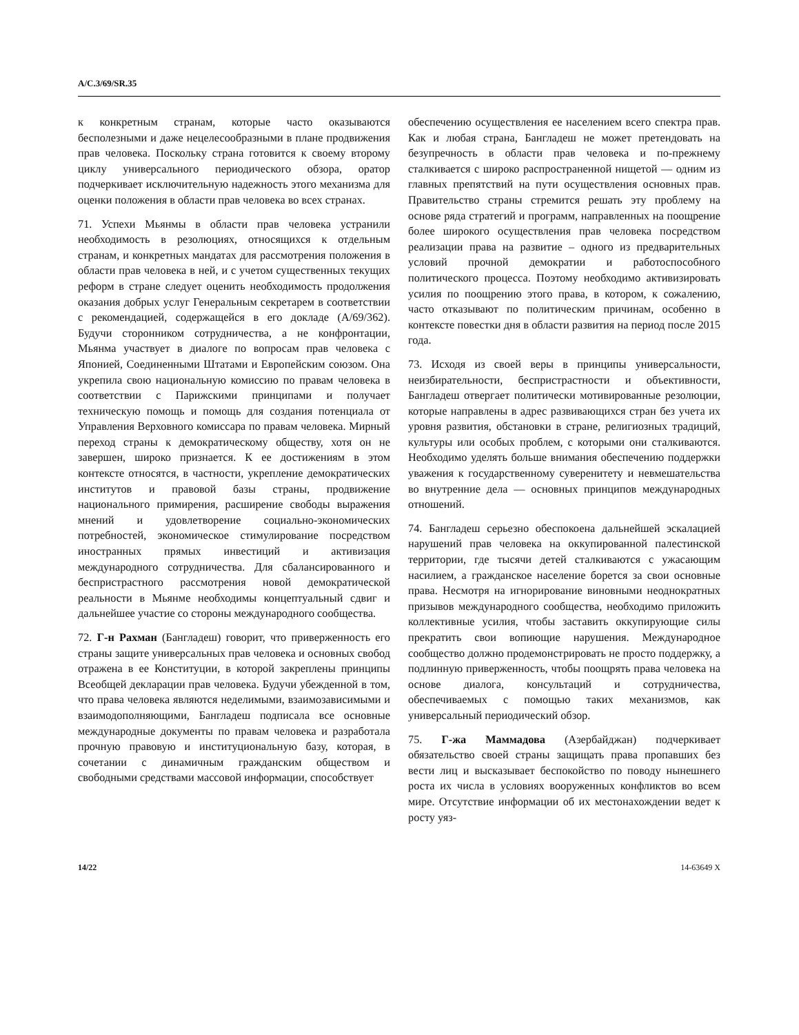A/C.3/69/SR.35
к конкретным странам, которые часто оказываются бесполезными и даже нецелесообразными в плане продвижения прав человека. Поскольку страна готовится к своему второму циклу универсального периодического обзора, оратор подчеркивает исключительную надежность этого механизма для оценки положения в области прав человека во всех странах.
71. Успехи Мьянмы в области прав человека устранили необходимость в резолюциях, относящихся к отдельным странам, и конкретных мандатах для рассмотрения положения в области прав человека в ней, и с учетом существенных текущих реформ в стране следует оценить необходимость продолжения оказания добрых услуг Генеральным секретарем в соответствии с рекомендацией, содержащейся в его докладе (A/69/362). Будучи сторонником сотрудничества, а не конфронтации, Мьянма участвует в диалоге по вопросам прав человека с Японией, Соединенными Штатами и Европейским союзом. Она укрепила свою национальную комиссию по правам человека в соответствии с Парижскими принципами и получает техническую помощь и помощь для создания потенциала от Управления Верховного комиссара по правам человека. Мирный переход страны к демократическому обществу, хотя он не завершен, широко признается. К ее достижениям в этом контексте относятся, в частности, укрепление демократических институтов и правовой базы страны, продвижение национального примирения, расширение свободы выражения мнений и удовлетворение социально-экономических потребностей, экономическое стимулирование посредством иностранных прямых инвестиций и активизация международного сотрудничества. Для сбалансированного и беспристрастного рассмотрения новой демократической реальности в Мьянме необходимы концептуальный сдвиг и дальнейшее участие со стороны международного сообщества.
72. Г-н Рахман (Бангладеш) говорит, что приверженность его страны защите универсальных прав человека и основных свобод отражена в ее Конституции, в которой закреплены принципы Всеобщей декларации прав человека. Будучи убежденной в том, что права человека являются неделимыми, взаимозависимыми и взаимодополняющими, Бангладеш подписала все основные международные документы по правам человека и разработала прочную правовую и институциональную базу, которая, в сочетании с динамичным гражданским обществом и свободными средствами массовой информации, способствует
обеспечению осуществления ее населением всего спектра прав. Как и любая страна, Бангладеш не может претендовать на безупречность в области прав человека и по-прежнему сталкивается с широко распространенной нищетой — одним из главных препятствий на пути осуществления основных прав. Правительство страны стремится решать эту проблему на основе ряда стратегий и программ, направленных на поощрение более широкого осуществления прав человека посредством реализации права на развитие – одного из предварительных условий прочной демократии и работоспособного политического процесса. Поэтому необходимо активизировать усилия по поощрению этого права, в котором, к сожалению, часто отказывают по политическим причинам, особенно в контексте повестки дня в области развития на период после 2015 года.
73. Исходя из своей веры в принципы универсальности, неизбирательности, беспристрастности и объективности, Бангладеш отвергает политически мотивированные резолюции, которые направлены в адрес развивающихся стран без учета их уровня развития, обстановки в стране, религиозных традиций, культуры или особых проблем, с которыми они сталкиваются. Необходимо уделять больше внимания обеспечению поддержки уважения к государственному суверенитету и невмешательства во внутренние дела — основных принципов международных отношений.
74. Бангладеш серьезно обеспокоена дальнейшей эскалацией нарушений прав человека на оккупированной палестинской территории, где тысячи детей сталкиваются с ужасающим насилием, а гражданское население борется за свои основные права. Несмотря на игнорирование виновными неоднократных призывов международного сообщества, необходимо приложить коллективные усилия, чтобы заставить оккупирующие силы прекратить свои вопиющие нарушения. Международное сообщество должно продемонстрировать не просто поддержку, а подлинную приверженность, чтобы поощрять права человека на основе диалога, консультаций и сотрудничества, обеспечиваемых с помощью таких механизмов, как универсальный периодический обзор.
75. Г-жа Маммадова (Азербайджан) подчеркивает обязательство своей страны защищать права пропавших без вести лиц и высказывает беспокойство по поводу нынешнего роста их числа в условиях вооруженных конфликтов во всем мире. Отсутствие информации об их местонахождении ведет к росту уяз-
14/22 14-63649 X